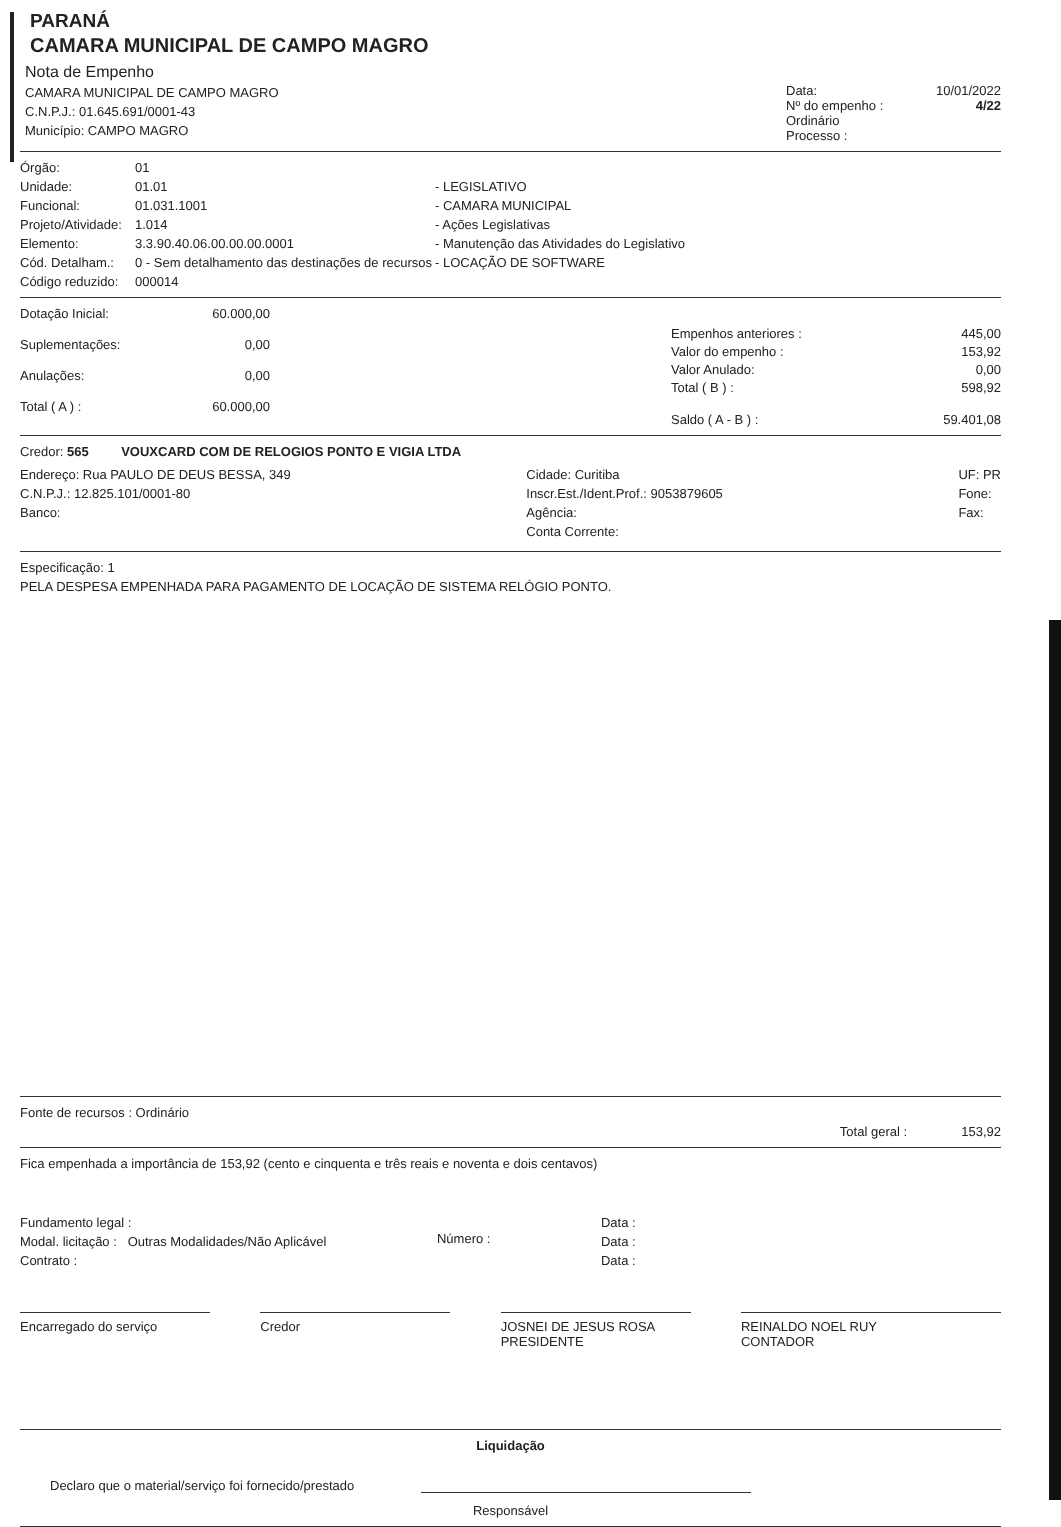PARANÁ
CAMARA MUNICIPAL DE CAMPO MAGRO
Nota de Empenho
CAMARA MUNICIPAL DE CAMPO MAGRO
C.N.P.J.: 01.645.691/0001-43
Município: CAMPO MAGRO
Data: 10/01/2022
Nº do empenho : 4/22
Ordinário
Processo :
Órgão: 01 Unidade: 01.01 - LEGISLATIVO Funcional: 01.031.1001 - CAMARA MUNICIPAL Projeto/Atividade: 1.014 - Ações Legislativas Elemento: 3.3.90.40.06.00.00.00.0001 - Manutenção das Atividades do Legislativo Cód. Detalham.: 0 - Sem detalhamento das destinações de recursos - LOCAÇÃO DE SOFTWARE Código reduzido: 000014
Dotação Inicial: 60.000,00 Suplementações: 0,00 Anulações: 0,00 Total ( A ) : 60.000,00
Empenhos anteriores : 445,00 Valor do empenho : 153,92 Valor Anulado: 0,00 Total ( B ) : 598,92 Saldo ( A - B ) : 59.401,08
Credor: 565 VOUXCARD COM DE RELOGIOS PONTO E VIGIA LTDA
Endereço: Rua PAULO DE DEUS BESSA, 349
C.N.P.J.: 12.825.101/0001-80
Banco:
Cidade: Curitiba
Inscr.Est./Ident.Prof.: 9053879605
Agência:
Conta Corrente:
UF: PR
Fone:
Fax:
Especificação: 1
PELA DESPESA EMPENHADA PARA PAGAMENTO DE LOCAÇÃO DE SISTEMA RELÓGIO PONTO.
Fonte de recursos : Ordinário
Total geral : 153,92
Fica empenhada a importância de 153,92 (cento e cinquenta e três reais e noventa e dois centavos)
Fundamento legal :
Modal. licitação : Outras Modalidades/Não Aplicável
Contrato :
Número :
Data :
Data :
Data :
Encarregado do serviço Credor JOSNEI DE JESUS ROSA
PRESIDENTE
REINALDO NOEL RUY
CONTADOR
Liquidação
Declaro que o material/serviço foi fornecido/prestado
Responsável